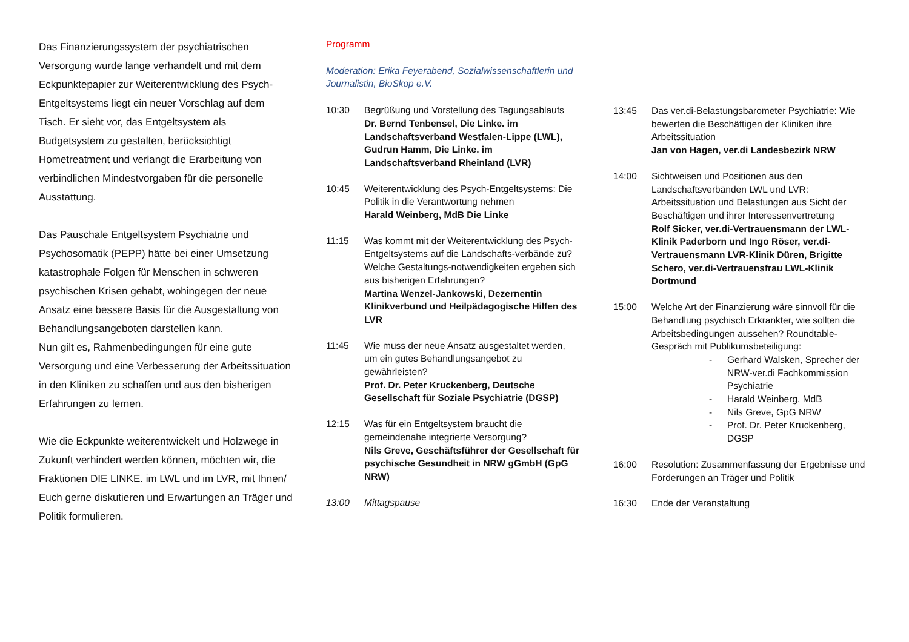Das Finanzierungssystem der psychiatrischen Versorgung wurde lange verhandelt und mit dem Eckpunktepapier zur Weiterentwicklung des Psych-Entgeltsystems liegt ein neuer Vorschlag auf dem Tisch. Er sieht vor, das Entgeltsystem als Budgetsystem zu gestalten, berücksichtigt Hometreatment und verlangt die Erarbeitung von verbindlichen Mindestvorgaben für die personelle Ausstattung.
Das Pauschale Entgeltsystem Psychiatrie und Psychosomatik (PEPP) hätte bei einer Umsetzung katastrophale Folgen für Menschen in schweren psychischen Krisen gehabt, wohingegen der neue Ansatz eine bessere Basis für die Ausgestaltung von Behandlungsangeboten darstellen kann.
Nun gilt es, Rahmenbedingungen für eine gute Versorgung und eine Verbesserung der Arbeitssituation in den Kliniken zu schaffen und aus den bisherigen Erfahrungen zu lernen.
Wie die Eckpunkte weiterentwickelt und Holzwege in Zukunft verhindert werden können, möchten wir, die Fraktionen DIE LINKE. im LWL und im LVR, mit Ihnen/ Euch gerne diskutieren und Erwartungen an Träger und Politik formulieren.
Programm
Moderation: Erika Feyerabend, Sozialwissenschaftlerin und Journalistin, BioSkop e.V.
10:30 Begrüßung und Vorstellung des Tagungsablaufs
Dr. Bernd Tenbensel, Die Linke. im Landschaftsverband Westfalen-Lippe (LWL), Gudrun Hamm, Die Linke. im Landschaftsverband Rheinland (LVR)
10:45 Weiterentwicklung des Psych-Entgeltsystems: Die Politik in die Verantwortung nehmen
Harald Weinberg, MdB Die Linke
11:15 Was kommt mit der Weiterentwicklung des Psych-Entgeltsystems auf die Landschafts-verbände zu? Welche Gestaltungs-notwendigkeiten ergeben sich aus bisherigen Erfahrungen?
Martina Wenzel-Jankowski, Dezernentin Klinikverbund und Heilpädagogische Hilfen des LVR
11:45 Wie muss der neue Ansatz ausgestaltet werden, um ein gutes Behandlungsangebot zu gewährleisten?
Prof. Dr. Peter Kruckenberg, Deutsche Gesellschaft für Soziale Psychiatrie (DGSP)
12:15 Was für ein Entgeltsystem braucht die gemeindenahe integrierte Versorgung?
Nils Greve, Geschäftsführer der Gesellschaft für psychische Gesundheit in NRW gGmbH (GpG NRW)
13:00 Mittagspause
13:45 Das ver.di-Belastungsbarometer Psychiatrie: Wie bewerten die Beschäftigen der Kliniken ihre Arbeitssituation
Jan von Hagen, ver.di Landesbezirk NRW
14:00 Sichtweisen und Positionen aus den Landschaftsverbänden LWL und LVR: Arbeitssituation und Belastungen aus Sicht der Beschäftigen und ihrer Interessenvertretung
Rolf Sicker, ver.di-Vertrauensmann der LWL-Klinik Paderborn und Ingo Röser, ver.di-Vertrauensmann LVR-Klinik Düren, Brigitte Schero, ver.di-Vertrauensfrau LWL-Klinik Dortmund
15:00 Welche Art der Finanzierung wäre sinnvoll für die Behandlung psychisch Erkrankter, wie sollten die Arbeitsbedingungen aussehen? Roundtable-Gespräch mit Publikumsbeteiligung:
- Gerhard Walsken, Sprecher der NRW-ver.di Fachkommission Psychiatrie
- Harald Weinberg, MdB
- Nils Greve, GpG NRW
- Prof. Dr. Peter Kruckenberg, DGSP
16:00 Resolution: Zusammenfassung der Ergebnisse und Forderungen an Träger und Politik
16:30 Ende der Veranstaltung